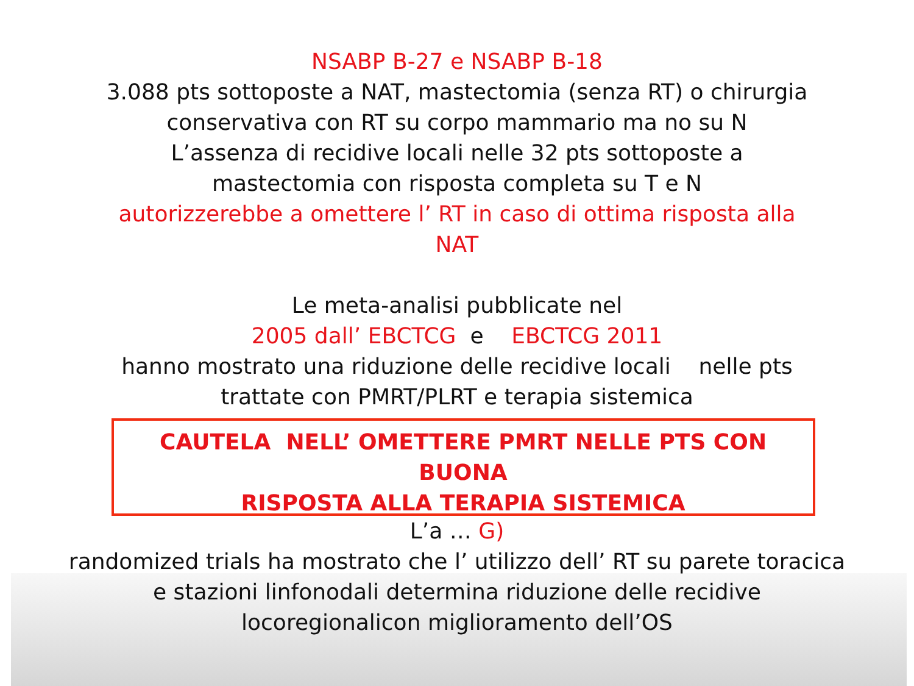NSABP B-27 e NSABP B-18
3.088 pts sottoposte a NAT, mastectomia (senza RT) o chirurgia
conservativa con RT su corpo mammario ma no su N
L’assenza di recidive locali nelle 32 pts sottoposte a
mastectomia con risposta completa su T e N
autorizzerebbe a omettere l’ RT in caso di ottima risposta alla
NAT
Le meta-analisi pubblicate nel
2005 dall’ EBCTCG e EBCTCG 2011
hanno mostrato una riduzione delle recidive locali nelle pts
trattate con PMRT/PLRT e terapia sistemica
CAUTELA NELL’ OMETTERE PMRT NELLE PTS CON BUONA
RISPOSTA ALLA TERAPIA SISTEMICA
L’a … G)
randomized trials ha mostrato che l’ utilizzo dell’ RT su parete toracica
e stazioni linfonodali determina riduzione delle recidive
locoregionalicon miglioramento dell’OS